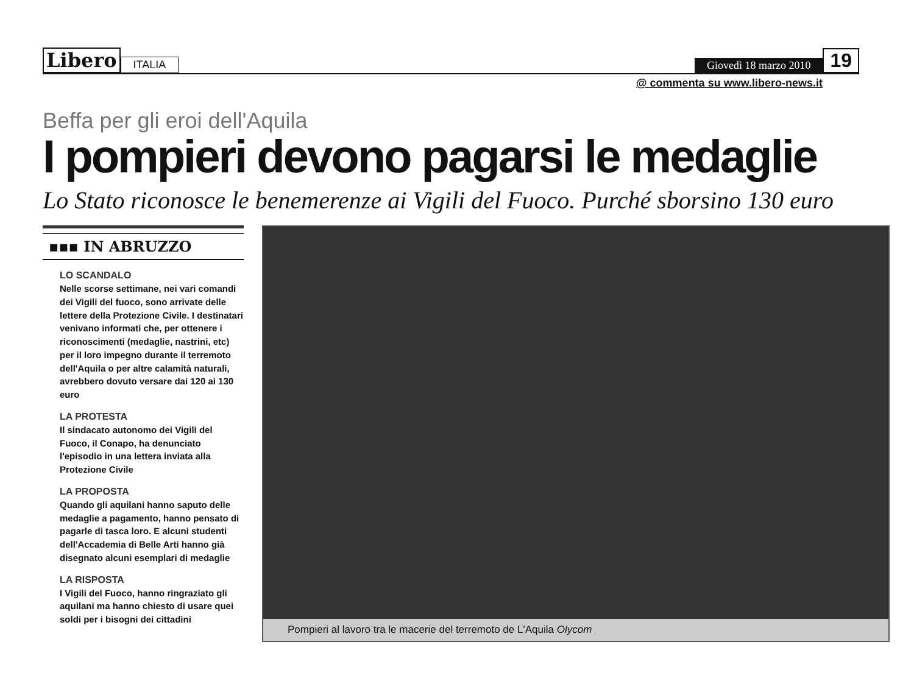Libero ITALIA Giovedì 18 marzo 2010 19
@ commenta su www.libero-news.it
Beffa per gli eroi dell'Aquila
I pompieri devono pagarsi le medaglie
Lo Stato riconosce le benemerenze ai Vigili del Fuoco. Purché sborsino 130 euro
▪▪▪ IN ABRUZZO
LO SCANDALO
Nelle scorse settimane, nei vari comandi dei Vigili del fuoco, sono arrivate delle lettere della Protezione Civile. I destinatari venivano informati che, per ottenere i riconoscimenti (medaglie, nastrini, etc) per il loro impegno durante il terremoto dell'Aquila o per altre calamità naturali, avrebbero dovuto versare dai 120 ai 130 euro
LA PROTESTA
Il sindacato autonomo dei Vigili del Fuoco, il Conapo, ha denunciato l'episodio in una lettera inviata alla Protezione Civile
LA PROPOSTA
Quando gli aquilani hanno saputo delle medaglie a pagamento, hanno pensato di pagarle di tasca loro. E alcuni studenti dell'Accademia di Belle Arti hanno già disegnato alcuni esemplari di medaglie
LA RISPOSTA
I Vigili del Fuoco, hanno ringraziato gli aquilani ma hanno chiesto di usare quei soldi per i bisogni dei cittadini
Pompieri al lavoro tra le macerie del terremoto de L'Aquila Olycom